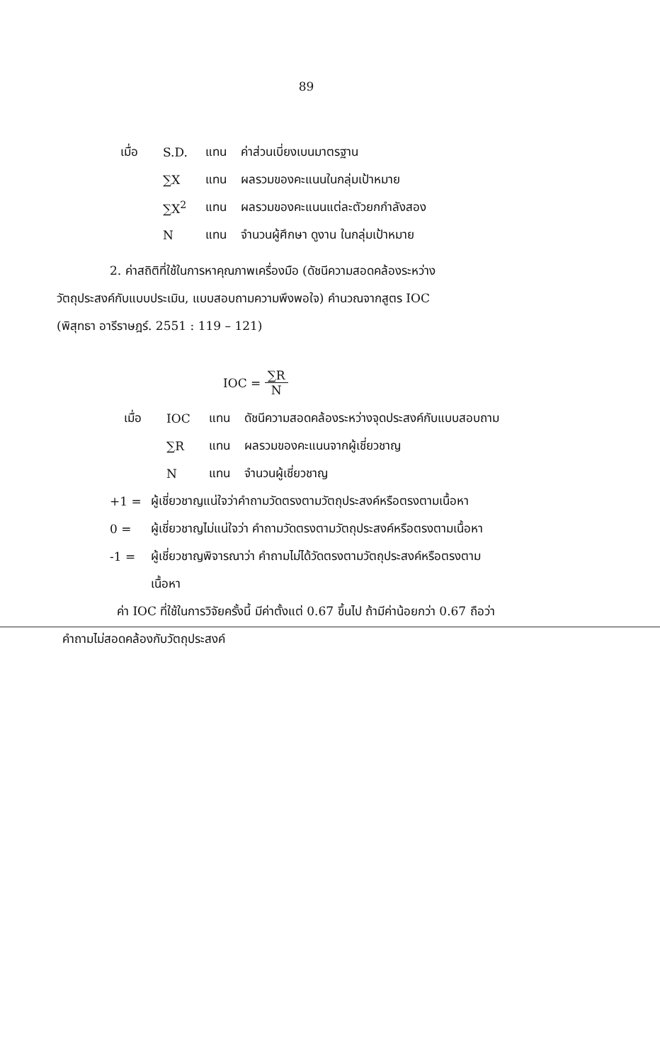89
เมื่อ S.D. แทน ค่าส่วนเบี่ยงเบนมาตรฐาน
∑X แทน ผลรวมของคะแนนในกลุ่มเป้าหมาย
∑X<sup>2</sup> แทน ผลรวมของคะแนนแต่ละตัวยกกำลังสอง
Nแทน จำนวนผู้ศึกษา ดูงาน ในกลุ่มเป้าหมาย
2. ค่าสถิติที่ใช้ในการหาคุณภาพเครื่องมือ (ดัชนีความสอดคล้องระหว่าง
วัตถุประสงค์กับแบบประเมิน, แบบสอบถามความพึงพอใจ) คำนวณจากสูตร IOC
(พิสุทธา อารีราษฎร์. 2551 : 119 – 121)
IOC = ∑R N
เมื่อ IOC แทน ดัชนีความสอดคล้องระหว่างจุดประสงค์กับแบบสอบถาม
∑R แทน ผลรวมของคะแนนจากผู้เชี่ยวชาญ
Nแทน จำนวนผู้เชี่ยวชาญ
+1 = ผู้เชี่ยวชาญแน่ใจว่าคำถามวัดตรงตามวัตถุประสงค์หรือตรงตามเนื้อหา
0 = ผู้เชี่ยวชาญไม่แน่ใจว่า คำถามวัดตรงตามวัตถุประสงค์หรือตรงตามเนื้อหา
-1 = ผู้เชี่ยวชาญพิจารณาว่า คำถามไม่ได้วัดตรงตามวัตถุประสงค์หรือตรงตาม
เนื้อหา
ค่า IOC ที่ใช้ในการวิจัยครั้งนี้ มีค่าตั้งแต่ 0.67 ขึ้นไป ถ้ามีค่าน้อยกว่า 0.67 ถือว่า
คำถามไม่สอดคล้องกับวัตถุประสงค์